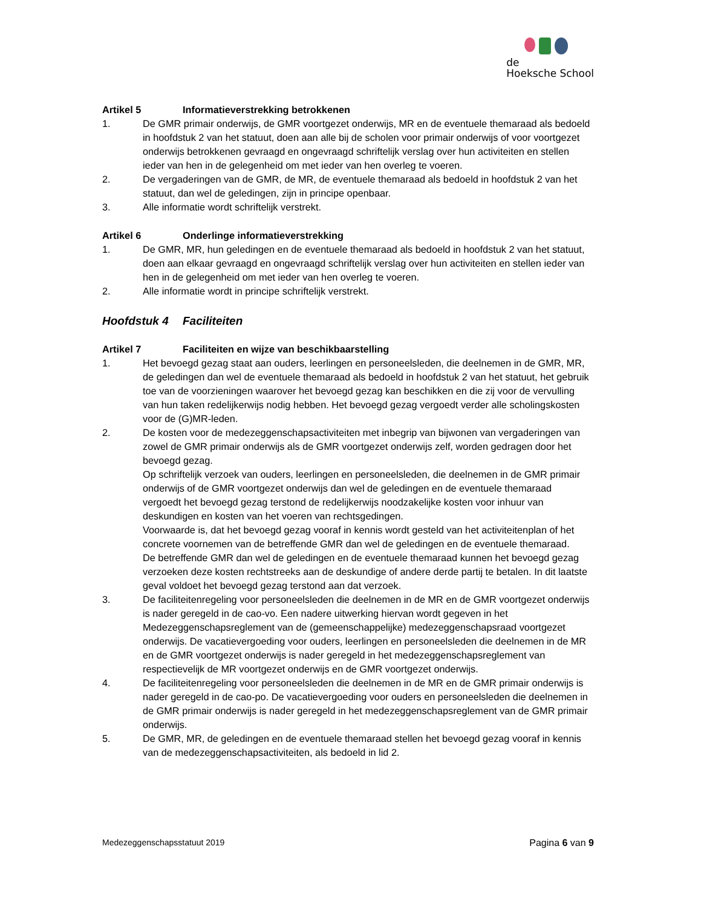de
Hoeksche School
Artikel 5 Informatieverstrekking betrokkenen
1. De GMR primair onderwijs, de GMR voortgezet onderwijs, MR en de eventuele themaraad als bedoeld in hoofdstuk 2 van het statuut, doen aan alle bij de scholen voor primair onderwijs of voor voortgezet onderwijs betrokkenen gevraagd en ongevraagd schriftelijk verslag over hun activiteiten en stellen ieder van hen in de gelegenheid om met ieder van hen overleg te voeren.
2. De vergaderingen van de GMR, de MR, de eventuele themaraad als bedoeld in hoofdstuk 2 van het statuut, dan wel de geledingen, zijn in principe openbaar.
3. Alle informatie wordt schriftelijk verstrekt.
Artikel 6 Onderlinge informatieverstrekking
1. De GMR, MR, hun geledingen en de eventuele themaraad als bedoeld in hoofdstuk 2 van het statuut, doen aan elkaar gevraagd en ongevraagd schriftelijk verslag over hun activiteiten en stellen ieder van hen in de gelegenheid om met ieder van hen overleg te voeren.
2. Alle informatie wordt in principe schriftelijk verstrekt.
Hoofdstuk 4 Faciliteiten
Artikel 7 Faciliteiten en wijze van beschikbaarstelling
1. Het bevoegd gezag staat aan ouders, leerlingen en personeelsleden, die deelnemen in de GMR, MR, de geledingen dan wel de eventuele themaraad als bedoeld in hoofdstuk 2 van het statuut, het gebruik toe van de voorzieningen waarover het bevoegd gezag kan beschikken en die zij voor de vervulling van hun taken redelijkerwijs nodig hebben. Het bevoegd gezag vergoedt verder alle scholingskosten voor de (G)MR-leden.
2. De kosten voor de medezeggenschapsactiviteiten met inbegrip van bijwonen van vergaderingen van zowel de GMR primair onderwijs als de GMR voortgezet onderwijs zelf, worden gedragen door het bevoegd gezag.
Op schriftelijk verzoek van ouders, leerlingen en personeelsleden, die deelnemen in de GMR primair onderwijs of de GMR voortgezet onderwijs dan wel de geledingen en de eventuele themaraad vergoedt het bevoegd gezag terstond de redelijkerwijs noodzakelijke kosten voor inhuur van deskundigen en kosten van het voeren van rechtsgedingen.
Voorwaarde is, dat het bevoegd gezag vooraf in kennis wordt gesteld van het activiteitenplan of het concrete voornemen van de betreffende GMR dan wel de geledingen en de eventuele themaraad.
De betreffende GMR dan wel de geledingen en de eventuele themaraad kunnen het bevoegd gezag verzoeken deze kosten rechtstreeks aan de deskundige of andere derde partij te betalen. In dit laatste geval voldoet het bevoegd gezag terstond aan dat verzoek.
3. De faciliteitenregeling voor personeelsleden die deelnemen in de MR en de GMR voortgezet onderwijs is nader geregeld in de cao-vo. Een nadere uitwerking hiervan wordt gegeven in het Medezeggenschapsreglement van de (gemeenschappelijke) medezeggenschapsraad voortgezet onderwijs. De vacatievergoeding voor ouders, leerlingen en personeelsleden die deelnemen in de MR en de GMR voortgezet onderwijs is nader geregeld in het medezeggenschapsreglement van respectievelijk de MR voortgezet onderwijs en de GMR voortgezet onderwijs.
4. De faciliteitenregeling voor personeelsleden die deelnemen in de MR en de GMR primair onderwijs is nader geregeld in de cao-po. De vacatievergoeding voor ouders en personeelsleden die deelnemen in de GMR primair onderwijs is nader geregeld in het medezeggenschapsreglement van de GMR primair onderwijs.
5. De GMR, MR, de geledingen en de eventuele themaraad stellen het bevoegd gezag vooraf in kennis van de medezeggenschapsactiviteiten, als bedoeld in lid 2.
Medezeggenschapsstatuut 2019 Pagina 6 van 9